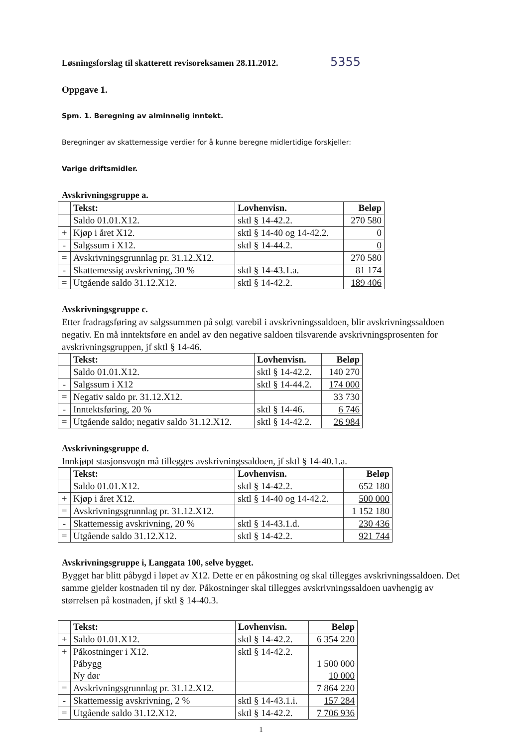Løsningsforslag til skatterett revisoreksamen 28.11.2012. 5355
Oppgave 1.
Spm. 1. Beregning av alminnelig inntekt.
Beregninger av skattemessige verdier for å kunne beregne midlertidige forskjeller:
Varige driftsmidler.
Avskrivningsgruppe a.
| | Tekst: | Lovhenvisn. | Beløp |
| | Saldo 01.01.X12. | sktl § 14-42.2. | 270 580 |
| + | Kjøp i året X12. | sktl § 14-40 og 14-42.2. | 0 |
| - | Salgssum i X12. | sktl § 14-44.2. | 0 |
| = | Avskrivningsgrunnlag pr. 31.12.X12. | | 270 580 |
| - | Skattemessig avskrivning, 30 % | sktl § 14-43.1.a. | 81 174 |
| = | Utgående saldo 31.12.X12. | sktl § 14-42.2. | 189 406 |
Avskrivningsgruppe c.
Etter fradragsføring av salgssummen på solgt varebil i avskrivningssaldoen, blir avskrivningssaldoen negativ. En må inntektsføre en andel av den negative saldoen tilsvarende avskrivningsprosenten for avskrivningsgruppen, jf sktl § 14-46.
| | Tekst: | Lovhenvisn. | Beløp |
| | Saldo 01.01.X12. | sktl § 14-42.2. | 140 270 |
| - | Salgssum i X12 | sktl § 14-44.2. | 174 000 |
| = | Negativ saldo pr. 31.12.X12. | | 33 730 |
| - | Inntektsføring, 20 % | sktl § 14-46. | 6 746 |
| = | Utgående saldo; negativ saldo 31.12.X12. | sktl § 14-42.2. | 26 984 |
Avskrivningsgruppe d.
Innkjøpt stasjonsvogn må tillegges avskrivningssaldoen, jf sktl § 14-40.1.a.
| | Tekst: | Lovhenvisn. | Beløp |
| | Saldo 01.01.X12. | sktl § 14-42.2. | 652 180 |
| + | Kjøp i året X12. | sktl § 14-40 og 14-42.2. | 500 000 |
| = | Avskrivningsgrunnlag pr. 31.12.X12. | | 1 152 180 |
| - | Skattemessig avskrivning, 20 % | sktl § 14-43.1.d. | 230 436 |
| = | Utgående saldo 31.12.X12. | sktl § 14-42.2. | 921 744 |
Avskrivningsgruppe i, Langgata 100, selve bygget.
Bygget har blitt påbygd i løpet av X12. Dette er en påkostning og skal tillegges avskrivningssaldoen. Det samme gjelder kostnaden til ny dør. Påkostninger skal tillegges avskrivningssaldoen uavhengig av størrelsen på kostnaden, jf sktl § 14-40.3.
| | Tekst: | Lovhenvisn. | Beløp |
| + | Saldo 01.01.X12. | sktl § 14-42.2. | 6 354 220 |
| + | Påkostninger i X12. Påbygg Ny dør | sktl § 14-42.2. | 1 500 000 10 000 |
| = | Avskrivningsgrunnlag pr. 31.12.X12. | | 7 864 220 |
| - | Skattemessig avskrivning, 2 % | sktl § 14-43.1.i. | 157 284 |
| = | Utgående saldo 31.12.X12. | sktl § 14-42.2. | 7 706 936 |
1